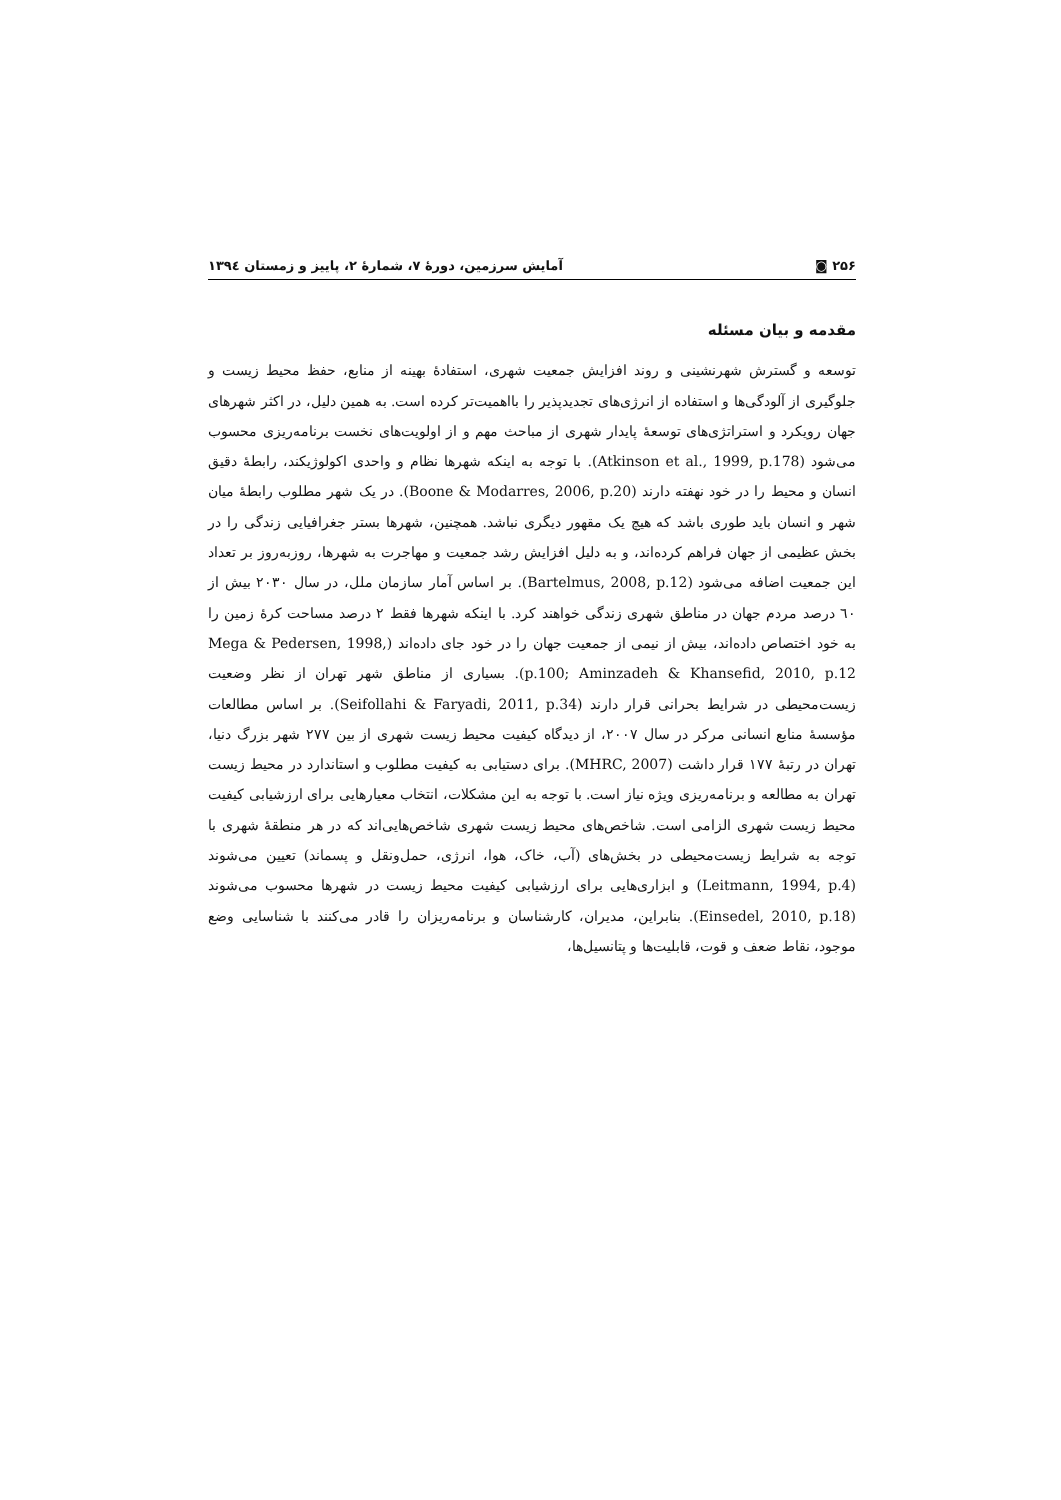۲۵۶ ◙ آمایش سرزمین، دورهٔ ۷، شمارهٔ ۲، پاییز و زمستان ۱۳۹٤
مقدمه و بیان مسئله
توسعه و گسترش شهرنشینی و روند افزایش جمعیت شهری، استفادهٔ بهینه از منابع، حفظ محیط زیست و جلوگیری از آلودگی‌ها و استفاده از انرژی‌های تجدیدپذیر را بااهمیت‌تر کرده است. به همین دلیل، در اکثر شهرهای جهان رویکرد و استراتژی‌های توسعهٔ پایدار شهری از مباحث مهم و از اولویت‌های نخست برنامه‌ریزی محسوب می‌شود (Atkinson et al., 1999, p.178). با توجه به اینکه شهرها نظام و واحدی اکولوژیکند، رابطهٔ دقیق انسان و محیط را در خود نهفته دارند (Boone & Modarres, 2006, p.20). در یک شهر مطلوب رابطهٔ میان شهر و انسان باید طوری باشد که هیچ یک مقهور دیگری نباشد. همچنین، شهرها بستر جغرافیایی زندگی را در بخش عظیمی از جهان فراهم کرده‌اند، و به دلیل افزایش رشد جمعیت و مهاجرت به شهرها، روزبه‌روز بر تعداد این جمعیت اضافه می‌شود (Bartelmus, 2008, p.12). بر اساس آمار سازمان ملل، در سال ۲۰۳۰ بیش از ٦۰ درصد مردم جهان در مناطق شهری زندگی خواهند کرد. با اینکه شهرها فقط ۲ درصد مساحت کرهٔ زمین را به خود اختصاص داده‌اند، بیش از نیمی از جمعیت جهان را در خود جای داده‌اند (Mega & Pedersen, 1998, p.100; Aminzadeh & Khansefid, 2010, p.12). بسیاری از مناطق شهر تهران از نظر وضعیت زیست‌محیطی در شرایط بحرانی قرار دارند (Seifollahi & Faryadi, 2011, p.34). بر اساس مطالعات مؤسسهٔ منابع انسانی مرکر در سال ۲۰۰۷، از دیدگاه کیفیت محیط زیست شهری از بین ۲۷۷ شهر بزرگ دنیا، تهران در رتبهٔ ۱۷۷ قرار داشت (MHRC, 2007). برای دستیابی به کیفیت مطلوب و استاندارد در محیط زیست تهران به مطالعه و برنامه‌ریزی ویژه نیاز است. با توجه به این مشکلات، انتخاب معیارهایی برای ارزشیابی کیفیت محیط زیست شهری الزامی است. شاخص‌های محیط زیست شهری شاخص‌هایی‌اند که در هر منطقهٔ شهری با توجه به شرایط زیست‌محیطی در بخش‌های (آب، خاک، هوا، انرژی، حمل‌ونقل و پسماند) تعیین می‌شوند (Leitmann, 1994, p.4) و ابزاری‌هایی برای ارزشیابی کیفیت محیط زیست در شهرها محسوب می‌شوند (Einsedel, 2010, p.18). بنابراین، مدیران، کارشناسان و برنامه‌ریزان را قادر می‌کنند با شناسایی وضع موجود، نقاط ضعف و قوت، قابلیت‌ها و پتانسیل‌ها،